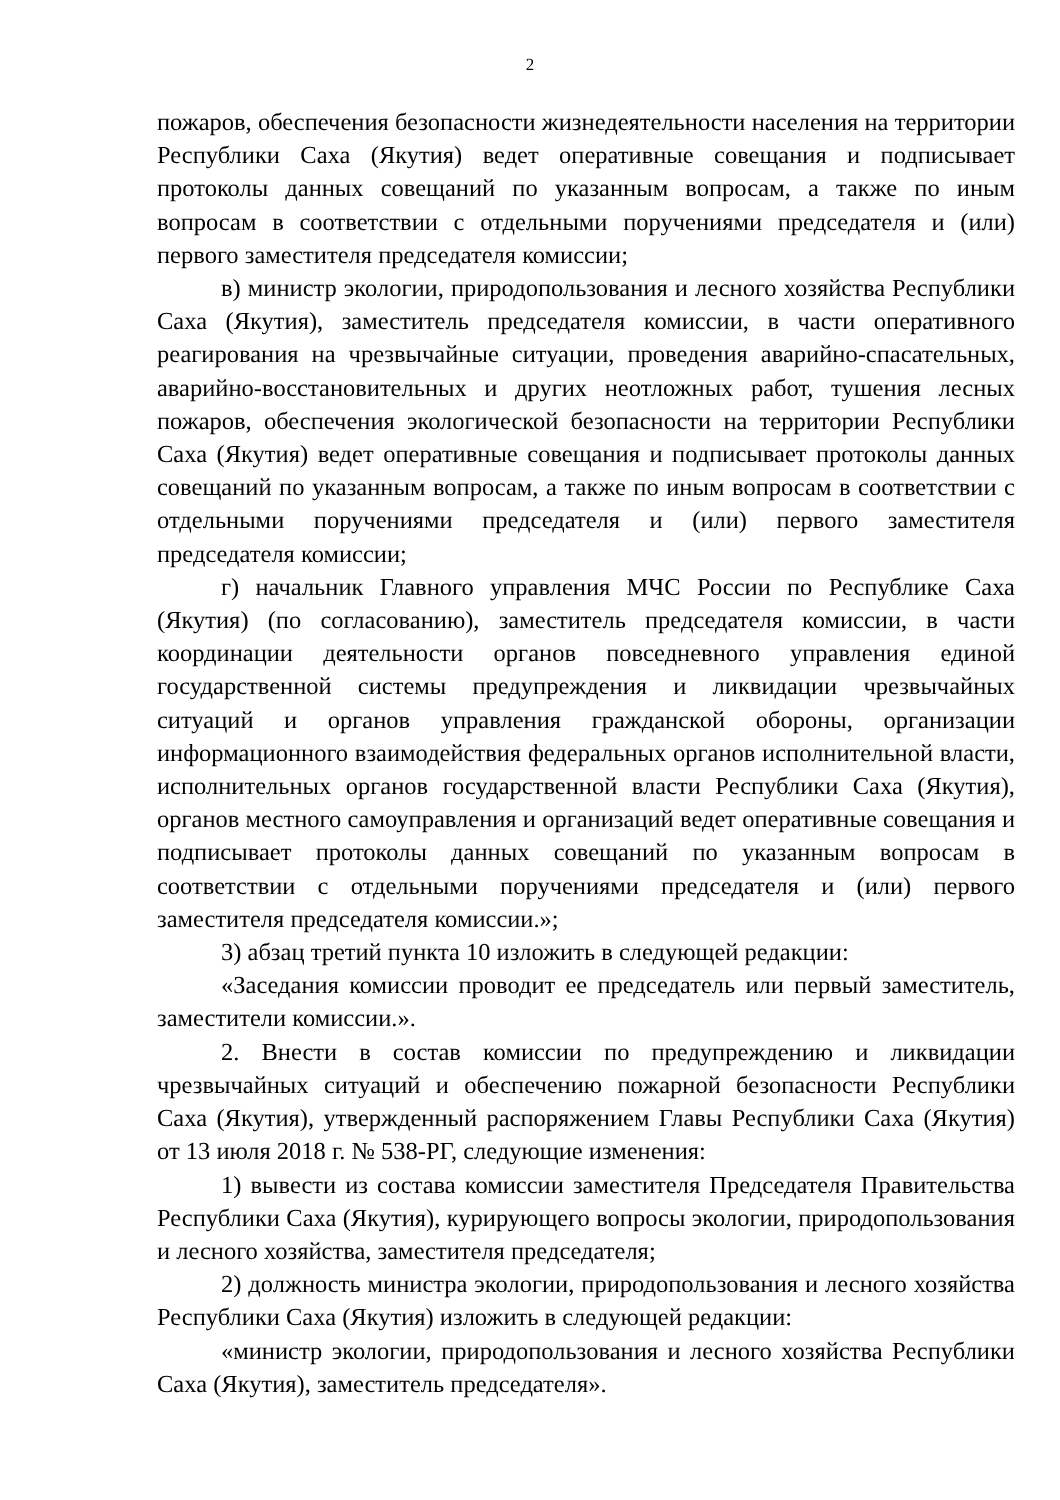2
пожаров, обеспечения безопасности жизнедеятельности населения на территории Республики Саха (Якутия) ведет оперативные совещания и подписывает протоколы данных совещаний по указанным вопросам, а также по иным вопросам в соответствии с отдельными поручениями председателя и (или) первого заместителя председателя комиссии;
в) министр экологии, природопользования и лесного хозяйства Республики Саха (Якутия), заместитель председателя комиссии, в части оперативного реагирования на чрезвычайные ситуации, проведения аварийно-спасательных, аварийно-восстановительных и других неотложных работ, тушения лесных пожаров, обеспечения экологической безопасности на территории Республики Саха (Якутия) ведет оперативные совещания и подписывает протоколы данных совещаний по указанным вопросам, а также по иным вопросам в соответствии с отдельными поручениями председателя и (или) первого заместителя председателя комиссии;
г) начальник Главного управления МЧС России по Республике Саха (Якутия) (по согласованию), заместитель председателя комиссии, в части координации деятельности органов повседневного управления единой государственной системы предупреждения и ликвидации чрезвычайных ситуаций и органов управления гражданской обороны, организации информационного взаимодействия федеральных органов исполнительной власти, исполнительных органов государственной власти Республики Саха (Якутия), органов местного самоуправления и организаций ведет оперативные совещания и подписывает протоколы данных совещаний по указанным вопросам в соответствии с отдельными поручениями председателя и (или) первого заместителя председателя комиссии.»;
3) абзац третий пункта 10 изложить в следующей редакции:
«Заседания комиссии проводит ее председатель или первый заместитель, заместители комиссии.».
2. Внести в состав комиссии по предупреждению и ликвидации чрезвычайных ситуаций и обеспечению пожарной безопасности Республики Саха (Якутия), утвержденный распоряжением Главы Республики Саха (Якутия) от 13 июля 2018 г. № 538-РГ, следующие изменения:
1) вывести из состава комиссии заместителя Председателя Правительства Республики Саха (Якутия), курирующего вопросы экологии, природопользования и лесного хозяйства, заместителя председателя;
2) должность министра экологии, природопользования и лесного хозяйства Республики Саха (Якутия) изложить в следующей редакции:
«министр экологии, природопользования и лесного хозяйства Республики Саха (Якутия), заместитель председателя».